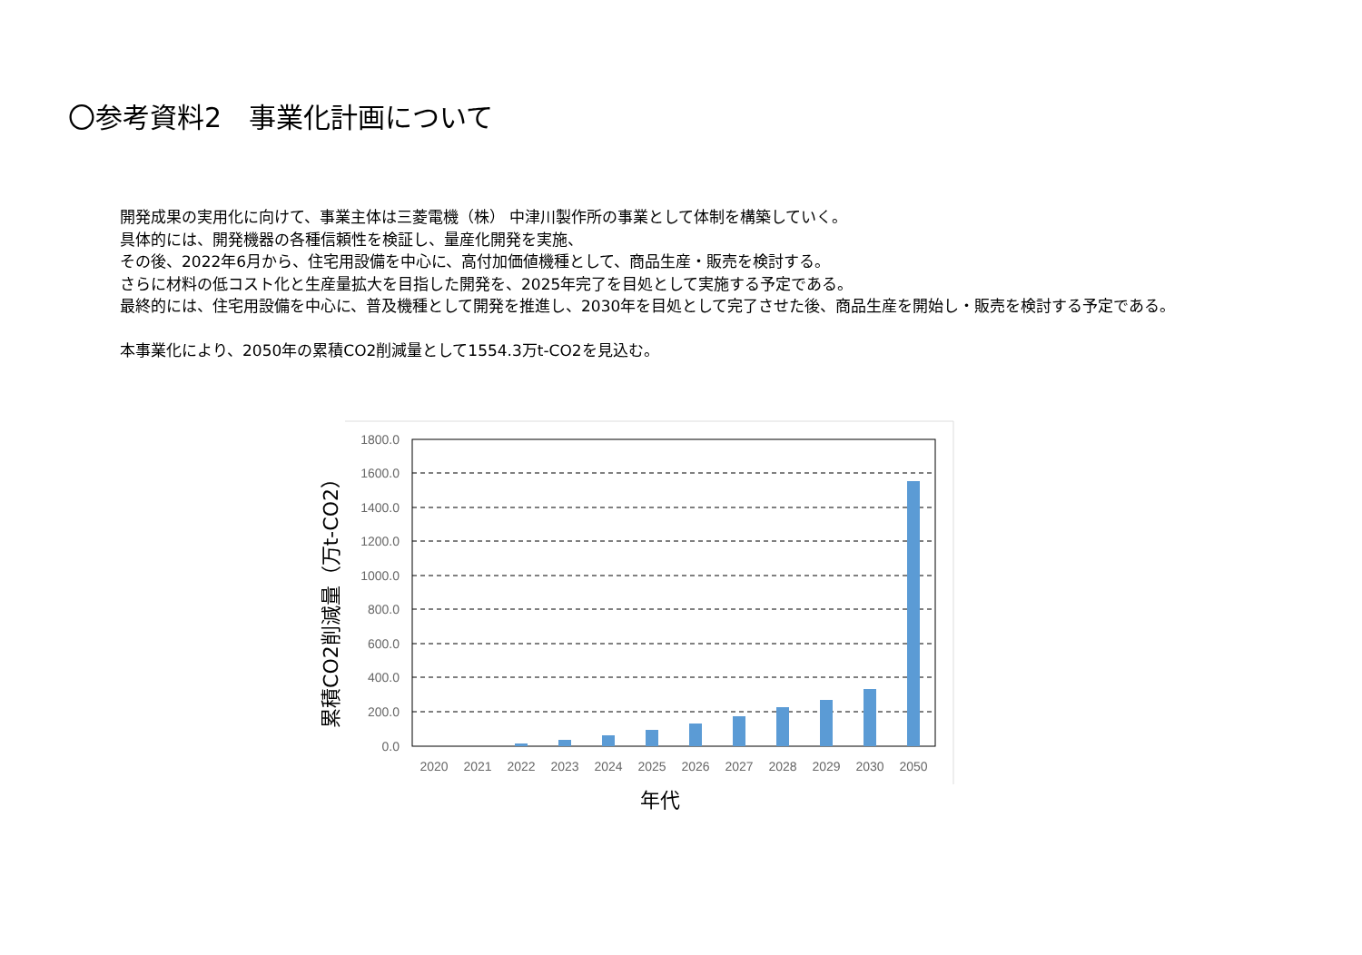〇参考資料2　事業化計画について
開発成果の実用化に向けて、事業主体は三菱電機（株） 中津川製作所の事業として体制を構築していく。
具体的には、開発機器の各種信頼性を検証し、量産化開発を実施、
その後、2022年6月から、住宅用設備を中心に、高付加価値機種として、商品生産・販売を検討する。
さらに材料の低コスト化と生産量拡大を目指した開発を、2025年完了を目処として実施する予定である。
最終的には、住宅用設備を中心に、普及機種として開発を推進し、2030年を目処として完了させた後、商品生産を開始し・販売を検討する予定である。
本事業化により、2050年の累積CO2削減量として1554.3万t-CO2を見込む。
1800.0
1600.0
1400.0
1200.0
1000.0
800.0
600.0
400.0
200.0
0.0
2020
2021
2022
2023
2024
2025
2026
2027
2028
2029
2030
2050
年代
累積CO2削減量（万t-CO2）